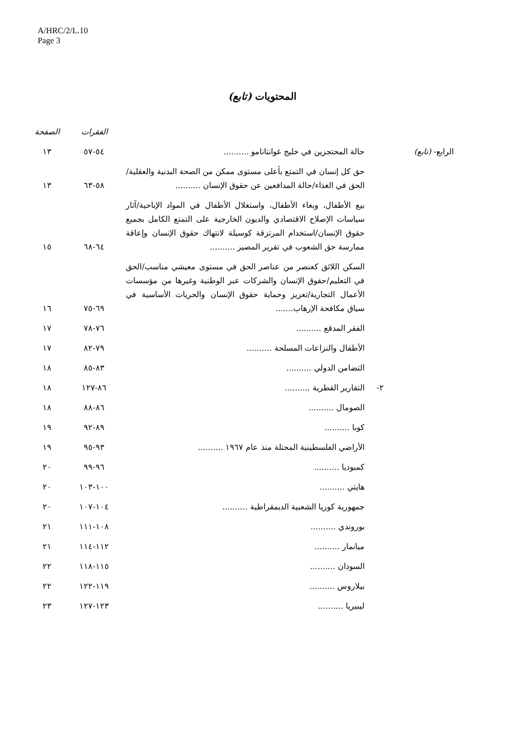A/HRC/2/L.10
Page 3
المحتويات (تابع)
| | | | الفقرات | الصفحة |
| --- | --- | --- | --- | --- |
| الرابع- (تابع) | | حالة المحتجزين في خليج غوانتانامو .......... | ٥٤-٥٧ | ١٣ |
| | | حق كل إنسان في التمتع بأعلى مستوى ممكن من الصحة البدنية والعقلية/الحق في الغذاء/حالة المدافعين عن حقوق الإنسان .......... | ٥٨-٦٣ | ١٣ |
| | | بيع الأطفال، وبغاء الأطفال، واستغلال الأطفال في المواد الإباحية/آثار سياسات الإصلاح الاقتصادي والديون الخارجية على التمتع الكامل بجميع حقوق الإنسان/استخدام المرتزقة كوسيلة لانتهاك حقوق الإنسان وإعاقة ممارسة حق الشعوب في تقرير المصير .......... | ٦٤-٦٨ | ١٥ |
| | | السكن اللائق كعنصر من عناصر الحق في مستوى معيشي مناسب/الحق في التعليم/حقوق الإنسان والشركات عبر الوطنية وغيرها من مؤسسات الأعمال التجارية/تعزيز وحماية حقوق الإنسان والحريات الأساسية في سياق مكافحة الإرهاب....... | ٦٩-٧٥ | ١٦ |
| | | الفقر المدقع .......... | ٧٦-٧٨ | ١٧ |
| | | الأطفال والنزاعات المسلحة .......... | ٧٩-٨٢ | ١٧ |
| | | التضامن الدولي .......... | ٨٣-٨٥ | ١٨ |
| | ٢- | التقارير القطرية .......... | ٨٦-١٢٧ | ١٨ |
| | | الصومال .......... | ٨٦-٨٨ | ١٨ |
| | | كوبا .......... | ٨٩-٩٢ | ١٩ |
| | | الأراضي الفلسطينية المحتلة منذ عام ١٩٦٧ .......... | ٩٣-٩٥ | ١٩ |
| | | كمبوديا .......... | ٩٦-٩٩ | ٢٠ |
| | | هايتي .......... | ١٠٠-١٠٣ | ٢٠ |
| | | جمهورية كوريا الشعبية الديمقراطية .......... | ١٠٤-١٠٧ | ٢٠ |
| | | بوروندي .......... | ١٠٨-١١١ | ٢١ |
| | | ميانمار .......... | ١١٢-١١٤ | ٢١ |
| | | السودان .......... | ١١٥-١١٨ | ٢٢ |
| | | بيلاروس .......... | ١١٩-١٢٢ | ٢٢ |
| | | ليبيريا .......... | ١٢٣-١٢٧ | ٢٣ |